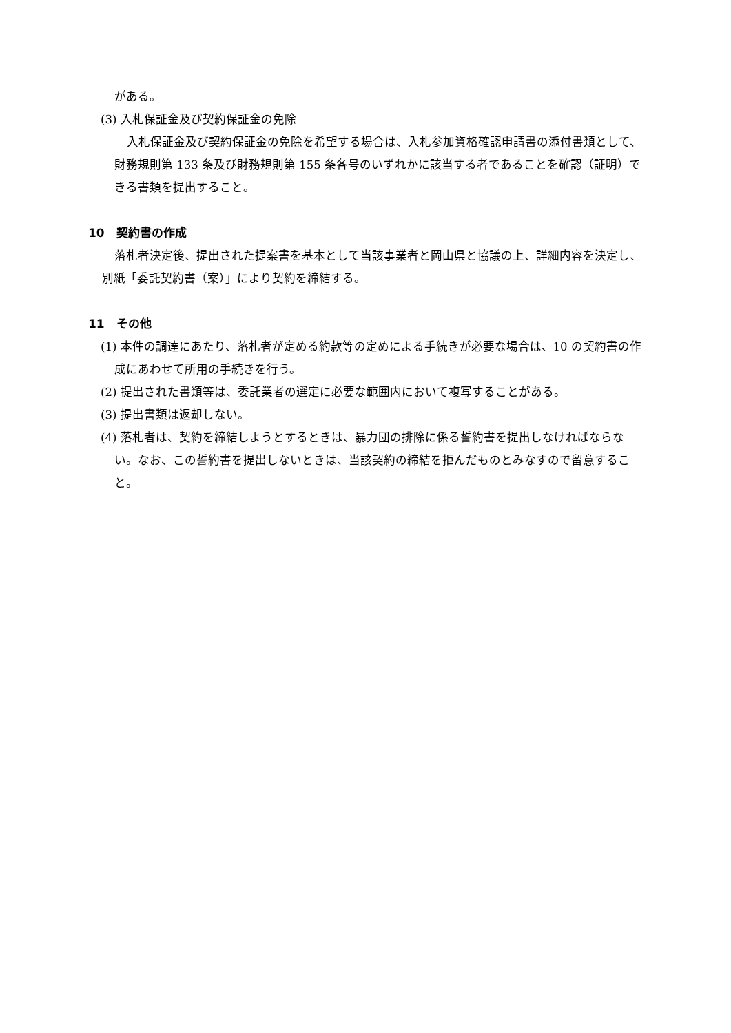がある。
(3) 入札保証金及び契約保証金の免除
入札保証金及び契約保証金の免除を希望する場合は、入札参加資格確認申請書の添付書類として、財務規則第 133 条及び財務規則第 155 条各号のいずれかに該当する者であることを確認（証明）できる書類を提出すること。
10　契約書の作成
落札者決定後、提出された提案書を基本として当該事業者と岡山県と協議の上、詳細内容を決定し、別紙「委託契約書（案）」により契約を締結する。
11　その他
(1) 本件の調達にあたり、落札者が定める約款等の定めによる手続きが必要な場合は、10 の契約書の作成にあわせて所用の手続きを行う。
(2) 提出された書類等は、委託業者の選定に必要な範囲内において複写することがある。
(3) 提出書類は返却しない。
(4) 落札者は、契約を締結しようとするときは、暴力団の排除に係る誓約書を提出しなければならない。なお、この誓約書を提出しないときは、当該契約の締結を拒んだものとみなすので留意すること。